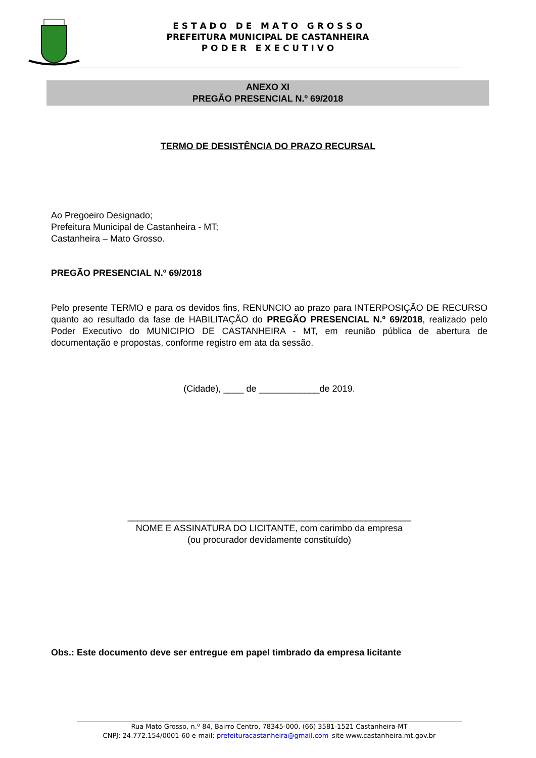E S T A D O D E M A T O G R O S S O
PREFEITURA MUNICIPAL DE CASTANHEIRA
P O D E R E X E C U T I V O
ANEXO XI
PREGÃO PRESENCIAL N.º 69/2018
TERMO DE DESISTÊNCIA DO PRAZO RECURSAL
Ao Pregoeiro Designado;
Prefeitura Municipal de Castanheira - MT;
Castanheira – Mato Grosso.
PREGÃO PRESENCIAL N.º 69/2018
Pelo presente TERMO e para os devidos fins, RENUNCIO ao prazo para INTERPOSIÇÃO DE RECURSO quanto ao resultado da fase de HABILITAÇÃO do PREGÃO PRESENCIAL N.º 69/2018, realizado pelo Poder Executivo do MUNICIPIO DE CASTANHEIRA - MT, em reunião pública de abertura de documentação e propostas, conforme registro em ata da sessão.
(Cidade), ____ de ____________de 2019.
________________________________________________________
NOME E ASSINATURA DO LICITANTE, com carimbo da empresa
(ou procurador devidamente constituído)
Obs.: Este documento deve ser entregue em papel timbrado da empresa licitante
Rua Mato Grosso, n.º 84, Bairro Centro, 78345-000, (66) 3581-1521 Castanheira-MT
CNPJ: 24.772.154/0001-60 e-mail: prefeituracastanheira@gmail.com–site www.castanheira.mt.gov.br